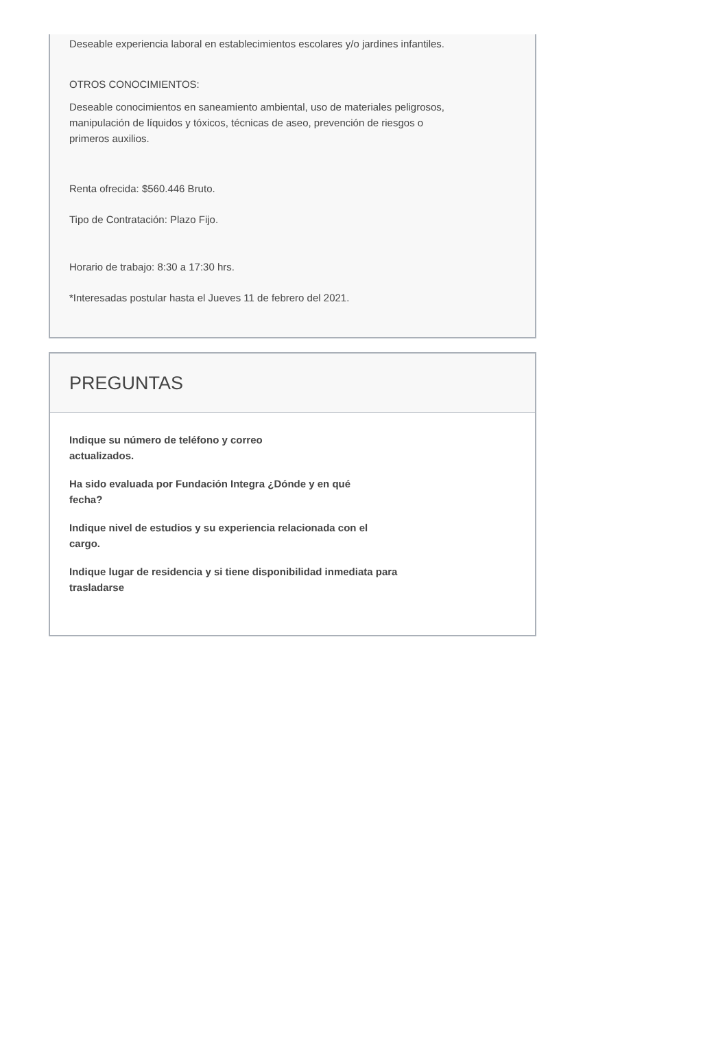Deseable experiencia laboral en establecimientos escolares y/o jardines infantiles.
OTROS CONOCIMIENTOS:
Deseable conocimientos en saneamiento ambiental, uso de materiales peligrosos,
manipulación de líquidos y tóxicos, técnicas de aseo, prevención de riesgos o
primeros auxilios.
Renta ofrecida: $560.446 Bruto.
Tipo de Contratación: Plazo Fijo.
Horario de trabajo: 8:30 a 17:30 hrs.
*Interesadas postular hasta el Jueves 11 de febrero del 2021.
PREGUNTAS
Indique su número de teléfono y correo
actualizados.
Ha sido evaluada por Fundación Integra ¿Dónde y en qué
fecha?
Indique nivel de estudios y su experiencia relacionada con el
cargo.
Indique lugar de residencia y si tiene disponibilidad inmediata para
trasladarse